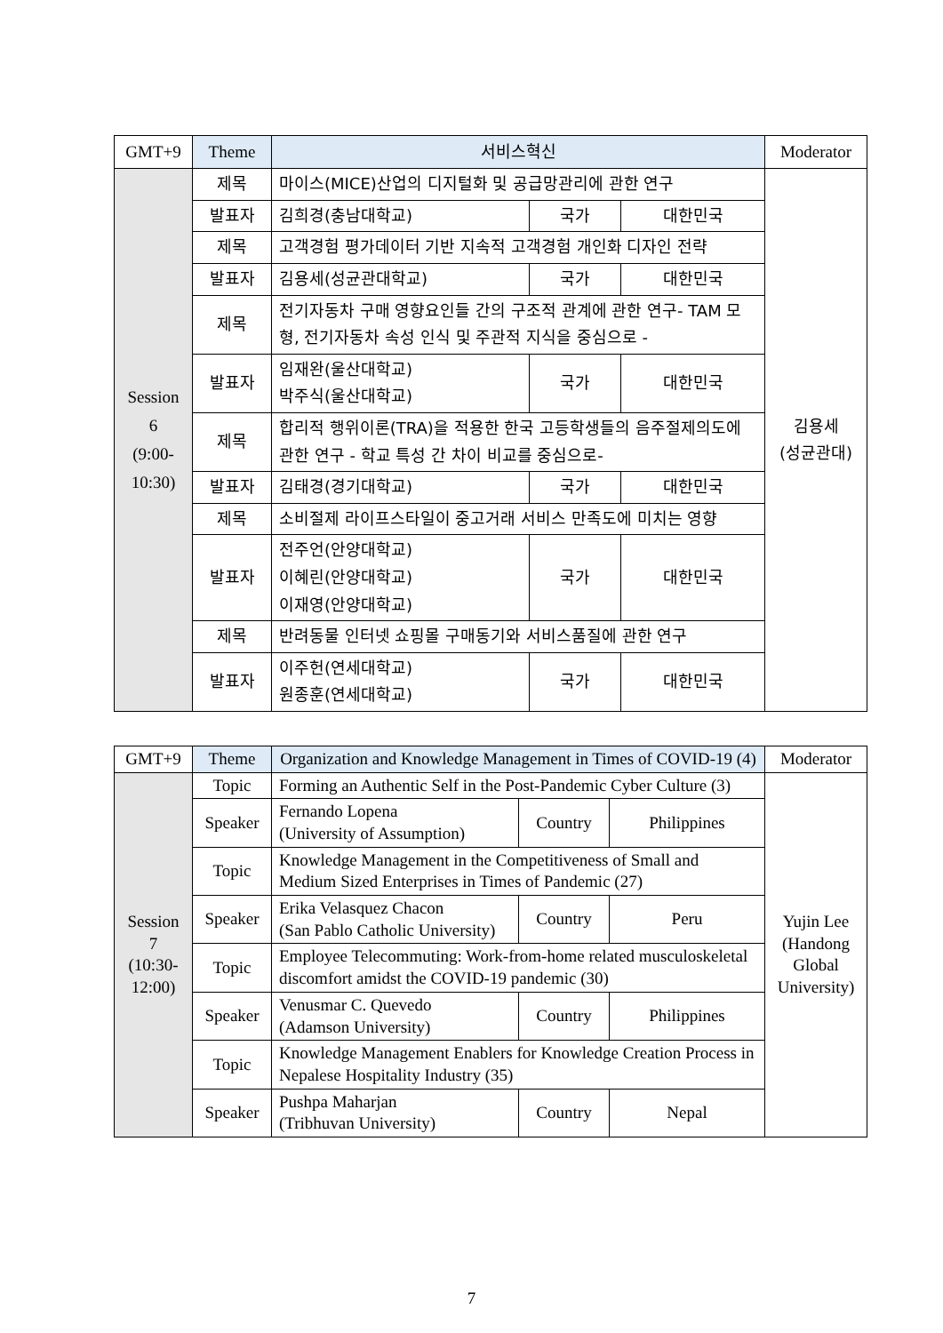| GMT+9 | Theme | 서비스혁신 | | | Moderator |
| --- | --- | --- | --- | --- | --- |
| Session 6 (9:00- 10:30) | 제목 | 마이스(MICE)산업의 디지털화 및 공급망관리에 관한 연구 | | | 김용세 (성균관대) |
| | 발표자 | 김희경(충남대학교) | 국가 | 대한민국 | |
| | 제목 | 고객경험 평가데이터 기반 지속적 고객경험 개인화 디자인 전략 | | | |
| | 발표자 | 김용세(성균관대학교) | 국가 | 대한민국 | |
| | 제목 | 전기자동차 구매 영향요인들 간의 구조적 관계에 관한 연구- TAM 모형, 전기자동차 속성 인식 및 주관적 지식을 중심으로 - | | | |
| | 발표자 | 임재완(울산대학교) 박주식(울산대학교) | 국가 | 대한민국 | |
| | 제목 | 합리적 행위이론(TRA)을 적용한 한국 고등학생들의 음주절제의도에 관한 연구 - 학교 특성 간 차이 비교를 중심으로- | | | |
| | 발표자 | 김태경(경기대학교) | 국가 | 대한민국 | |
| | 제목 | 소비절제 라이프스타일이 중고거래 서비스 만족도에 미치는 영향 | | | |
| | 발표자 | 전주언(안양대학교) 이혜린(안양대학교) 이재영(안양대학교) | 국가 | 대한민국 | |
| | 제목 | 반려동물 인터넷 쇼핑몰 구매동기와 서비스품질에 관한 연구 | | | |
| | 발표자 | 이주헌(연세대학교) 원종훈(연세대학교) | 국가 | 대한민국 | |
| GMT+9 | Theme | Organization and Knowledge Management in Times of COVID-19 (4) | | | Moderator |
| --- | --- | --- | --- | --- | --- |
| Session 7 (10:30- 12:00) | Topic | Forming an Authentic Self in the Post-Pandemic Cyber Culture (3) | | | Yujin Lee (Handong Global University) |
| | Speaker | Fernando Lopena (University of Assumption) | Country | Philippines | |
| | Topic | Knowledge Management in the Competitiveness of Small and Medium Sized Enterprises in Times of Pandemic (27) | | | |
| | Speaker | Erika Velasquez Chacon (San Pablo Catholic University) | Country | Peru | |
| | Topic | Employee Telecommuting: Work-from-home related musculoskeletal discomfort amidst the COVID-19 pandemic (30) | | | |
| | Speaker | Venusmar C. Quevedo (Adamson University) | Country | Philippines | |
| | Topic | Knowledge Management Enablers for Knowledge Creation Process in Nepalese Hospitality Industry (35) | | | |
| | Speaker | Pushpa Maharjan (Tribhuvan University) | Country | Nepal | |
7